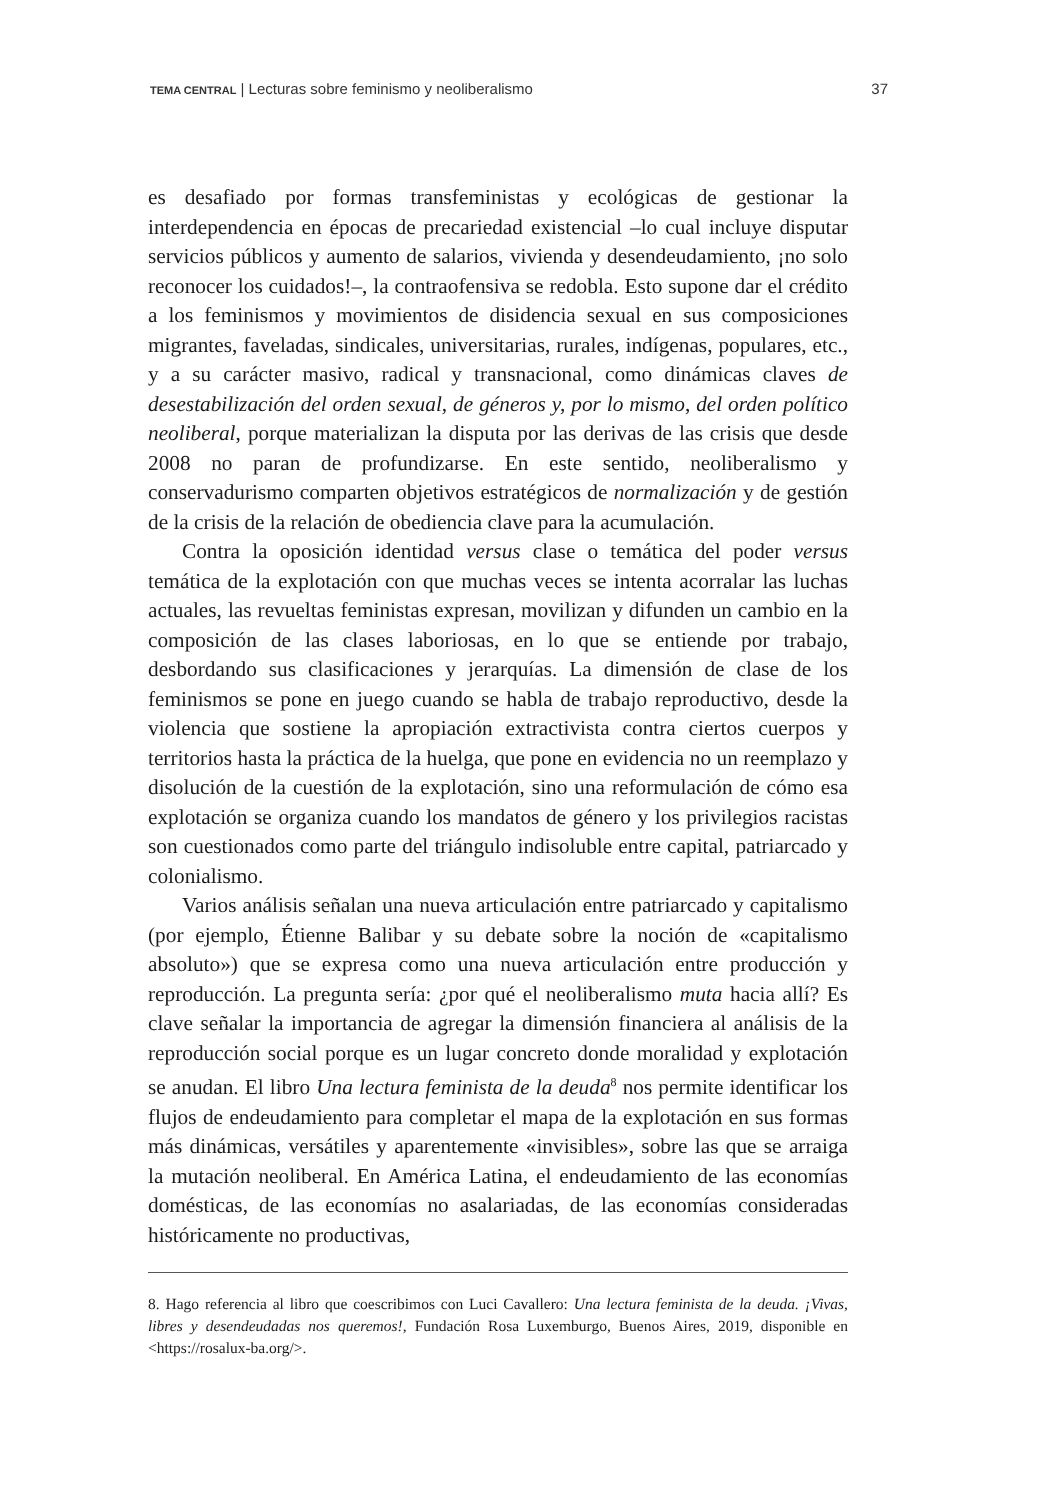TEMA CENTRAL | Lecturas sobre feminismo y neoliberalismo 37
es desafiado por formas transfeministas y ecológicas de gestionar la interdependencia en épocas de precariedad existencial –lo cual incluye disputar servicios públicos y aumento de salarios, vivienda y desendeudamiento, ¡no solo reconocer los cuidados!–, la contraofensiva se redobla. Esto supone dar el crédito a los feminismos y movimientos de disidencia sexual en sus composiciones migrantes, faveladas, sindicales, universitarias, rurales, indígenas, populares, etc., y a su carácter masivo, radical y transnacional, como dinámicas claves de desestabilización del orden sexual, de géneros y, por lo mismo, del orden político neoliberal, porque materializan la disputa por las derivas de las crisis que desde 2008 no paran de profundizarse. En este sentido, neoliberalismo y conservadurismo comparten objetivos estratégicos de normalización y de gestión de la crisis de la relación de obediencia clave para la acumulación.
Contra la oposición identidad versus clase o temática del poder versus temática de la explotación con que muchas veces se intenta acorralar las luchas actuales, las revueltas feministas expresan, movilizan y difunden un cambio en la composición de las clases laboriosas, en lo que se entiende por trabajo, desbordando sus clasificaciones y jerarquías. La dimensión de clase de los feminismos se pone en juego cuando se habla de trabajo reproductivo, desde la violencia que sostiene la apropiación extractivista contra ciertos cuerpos y territorios hasta la práctica de la huelga, que pone en evidencia no un reemplazo y disolución de la cuestión de la explotación, sino una reformulación de cómo esa explotación se organiza cuando los mandatos de género y los privilegios racistas son cuestionados como parte del triángulo indisoluble entre capital, patriarcado y colonialismo.
Varios análisis señalan una nueva articulación entre patriarcado y capitalismo (por ejemplo, Étienne Balibar y su debate sobre la noción de «capitalismo absoluto») que se expresa como una nueva articulación entre producción y reproducción. La pregunta sería: ¿por qué el neoliberalismo muta hacia allí? Es clave señalar la importancia de agregar la dimensión financiera al análisis de la reproducción social porque es un lugar concreto donde moralidad y explotación se anudan. El libro Una lectura feminista de la deuda<sup>8</sup> nos permite identificar los flujos de endeudamiento para completar el mapa de la explotación en sus formas más dinámicas, versátiles y aparentemente «invisibles», sobre las que se arraiga la mutación neoliberal. En América Latina, el endeudamiento de las economías domésticas, de las economías no asalariadas, de las economías consideradas históricamente no productivas,
8. Hago referencia al libro que coescribimos con Luci Cavallero: Una lectura feminista de la deuda. ¡Vivas, libres y desendeudadas nos queremos!, Fundación Rosa Luxemburgo, Buenos Aires, 2019, disponible en <https://rosalux-ba.org/>.